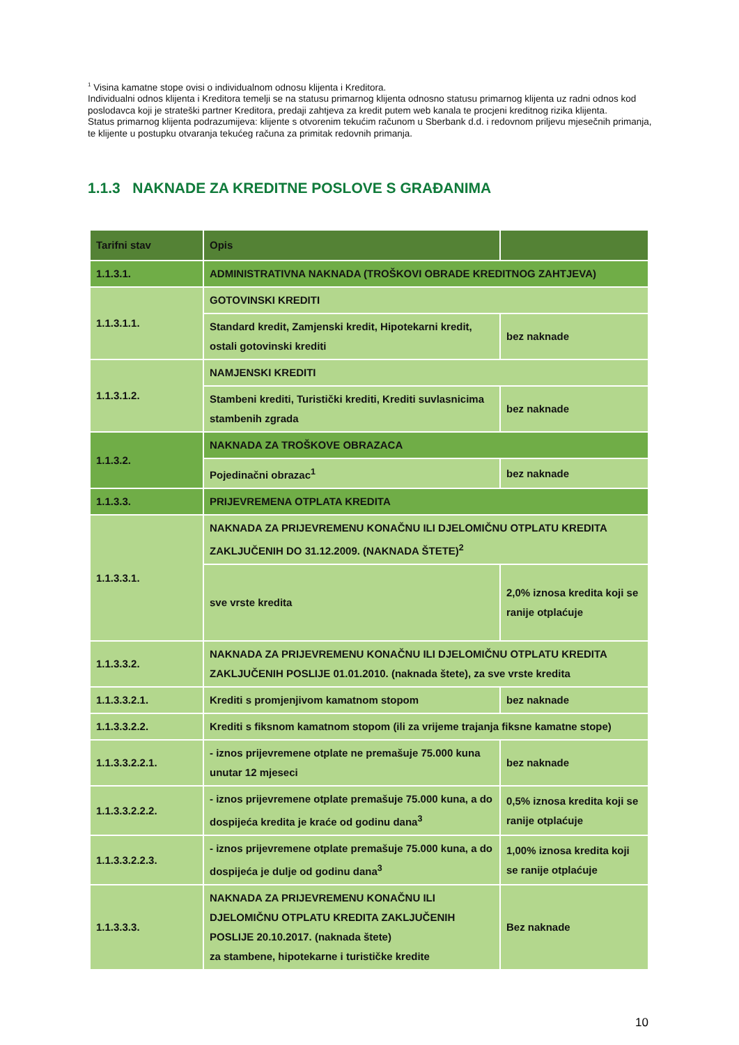<sup>1</sup> Visina kamatne stope ovisi o individualnom odnosu klijenta i Kreditora.
Individualni odnos klijenta i Kreditora temelji se na statusu primarnog klijenta odnosno statusu primarnog klijenta uz radni odnos kod poslodavca koji je strateški partner Kreditora, predaji zahtjeva za kredit putem web kanala te procjeni kreditnog rizika klijenta.
Status primarnog klijenta podrazumijeva: klijente s otvorenim tekućim računom u Sberbank d.d. i redovnom priljevu mjesečnih primanja, te klijente u postupku otvaranja tekućeg računa za primitak redovnih primanja.
1.1.3 NAKNADE ZA KREDITNE POSLOVE S GRAĐANIMA
| Tarifni stav | Opis | |
| --- | --- | --- |
| 1.1.3.1. | ADMINISTRATIVNA NAKNADA (TROŠKOVI OBRADE KREDITNOG ZAHTJEVA) | |
| 1.1.3.1.1. | GOTOVINSKI KREDITI | |
| | Standard kredit, Zamjenski kredit, Hipotekarni kredit, ostali gotovinski krediti | bez naknade |
| 1.1.3.1.2. | NAMJENSKI KREDITI | |
| | Stambeni krediti, Turistički krediti, Krediti suvlasnicima stambenih zgrada | bez naknade |
| 1.1.3.2. | NAKNADA ZA TROŠKOVE OBRAZACA | |
| | Pojedinačni obrazac<sup>1</sup> | bez naknade |
| 1.1.3.3. | PRIJEVREMENA OTPLATA KREDITA | |
| 1.1.3.3.1. | NAKNADA ZA PRIJEVREMENU KONAČNU ILI DJELOMIČNU OTPLATU KREDITA ZAKLJUČENIH DO 31.12.2009. (NAKNADA ŠTETE)<sup>2</sup> | |
| | sve vrste kredita | 2,0% iznosa kredita koji se ranije otplaćuje |
| 1.1.3.3.2. | NAKNADA ZA PRIJEVREMENU KONAČNU ILI DJELOMIČNU OTPLATU KREDITA ZAKLJUČENIH POSLIJE 01.01.2010. (naknada štete), za sve vrste kredita | |
| 1.1.3.3.2.1. | Krediti s promjenjivom kamatnom stopom | bez naknade |
| 1.1.3.3.2.2. | Krediti s fiksnom kamatnom stopom (ili za vrijeme trajanja fiksne kamatne stope) | |
| 1.1.3.3.2.2.1. | - iznos prijevremene otplate ne premašuje 75.000 kuna unutar 12 mjeseci | bez naknade |
| 1.1.3.3.2.2.2. | - iznos prijevremene otplate premašuje 75.000 kuna, a do dospijeća kredita je kraće od godinu dana<sup>3</sup> | 0,5% iznosa kredita koji se ranije otplaćuje |
| 1.1.3.3.2.2.3. | - iznos prijevremene otplate premašuje 75.000 kuna, a do dospijeća je dulje od godinu dana<sup>3</sup> | 1,00% iznosa kredita koji se ranije otplaćuje |
| 1.1.3.3.3. | NAKNADA ZA PRIJEVREMENU KONAČNU ILI DJELOMIČNU OTPLATU KREDITA ZAKLJUČENIH POSLIJE 20.10.2017. (naknada štete) za stambene, hipotekarne i turističke kredite | Bez naknade |
10